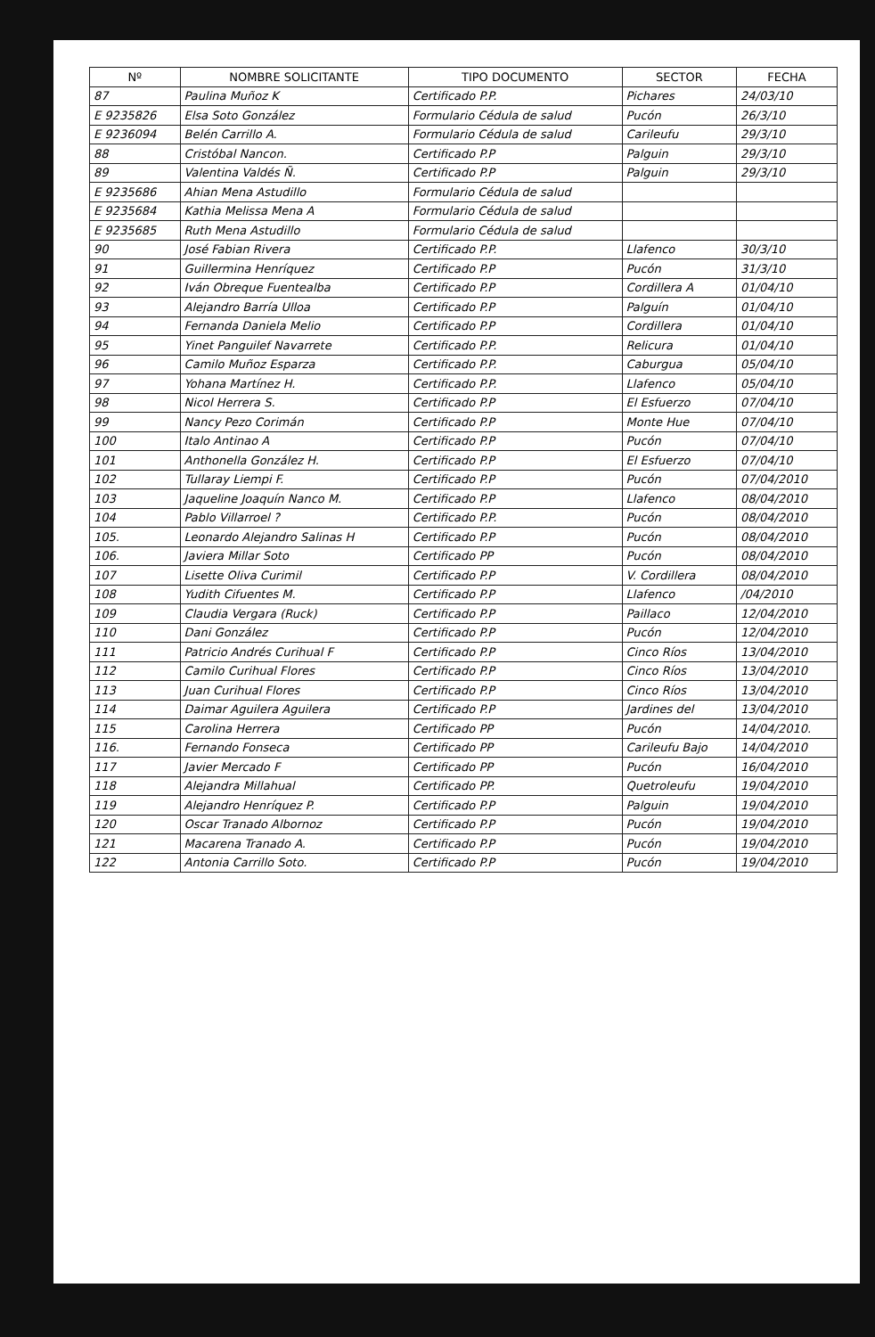| Nº | NOMBRE SOLICITANTE | TIPO DOCUMENTO | SECTOR | FECHA |
| --- | --- | --- | --- | --- |
| 87 | Paulina Muñoz K | Certificado P.P. | Pichares | 24/03/10 |
| E 9235826 | Elsa Soto González | Formulario Cédula de salud | Pucón | 26/3/10 |
| E 9236094 | Belén Carrillo A. | Formulario Cédula de salud | Carileufu | 29/3/10 |
| 88 | Cristóbal Nancon. | Certificado P.P | Palguin | 29/3/10 |
| 89 | Valentina Valdés Ñ. | Certificado P.P | Palguin | 29/3/10 |
| E 9235686 | Ahian Mena Astudillo | Formulario Cédula de salud | | |
| E 9235684 | Kathia Melissa Mena A | Formulario Cédula de salud | | |
| E 9235685 | Ruth Mena Astudillo | Formulario Cédula de salud | | |
| 90 | José Fabian Rivera | Certificado P.P. | Llafenco | 30/3/10 |
| 91 | Guillermina Henríquez | Certificado P.P | Pucón | 31/3/10 |
| 92 | Iván Obreque Fuentealba | Certificado P.P | Cordillera A | 01/04/10 |
| 93 | Alejandro Barría Ulloa | Certificado P.P | Palguín | 01/04/10 |
| 94 | Fernanda Daniela Melio | Certificado P.P | Cordillera | 01/04/10 |
| 95 | Yinet Panguilef Navarrete | Certificado P.P. | Relicura | 01/04/10 |
| 96 | Camilo Muñoz Esparza | Certificado P.P. | Caburgua | 05/04/10 |
| 97 | Yohana Martínez H. | Certificado P.P. | Llafenco | 05/04/10 |
| 98 | Nicol Herrera S. | Certificado P.P | El Esfuerzo | 07/04/10 |
| 99 | Nancy Pezo Corimán | Certificado P.P | Monte Hue | 07/04/10 |
| 100 | Italo Antinao A | Certificado P.P | Pucón | 07/04/10 |
| 101 | Anthonella González H. | Certificado P.P | El Esfuerzo | 07/04/10 |
| 102 | Tullaray Liempi F. | Certificado P.P | Pucón | 07/04/2010 |
| 103 | Jaqueline Joaquín Nanco M. | Certificado P.P | Llafenco | 08/04/2010 |
| 104 | Pablo Villarroel ? | Certificado P.P. | Pucón | 08/04/2010 |
| 105. | Leonardo Alejandro Salinas H | Certificado P.P | Pucón | 08/04/2010 |
| 106. | Javiera Millar Soto | Certificado PP | Pucón | 08/04/2010 |
| 107 | Lisette Oliva Curimil | Certificado P.P | V. Cordillera | 08/04/2010 |
| 108 | Yudith Cifuentes M. | Certificado P.P | Llafenco | /04/2010 |
| 109 | Claudia Vergara (Ruck) | Certificado P.P | Paillaco | 12/04/2010 |
| 110 | Dani González | Certificado P.P | Pucón | 12/04/2010 |
| 111 | Patricio Andrés Curihual F | Certificado P.P | Cinco Ríos | 13/04/2010 |
| 112 | Camilo Curihual Flores | Certificado P.P | Cinco Ríos | 13/04/2010 |
| 113 | Juan Curihual Flores | Certificado P.P | Cinco Ríos | 13/04/2010 |
| 114 | Daimar Aguilera Aguilera | Certificado P.P | Jardines del | 13/04/2010 |
| 115 | Carolina Herrera | Certificado PP | Pucón | 14/04/2010. |
| 116. | Fernando Fonseca | Certificado PP | Carileufu Bajo | 14/04/2010 |
| 117 | Javier Mercado F | Certificado PP | Pucón | 16/04/2010 |
| 118 | Alejandra Millahual | Certificado PP. | Quetroleufu | 19/04/2010 |
| 119 | Alejandro Henríquez P. | Certificado P.P | Palguin | 19/04/2010 |
| 120 | Oscar Tranado Albornoz | Certificado P.P | Pucón | 19/04/2010 |
| 121 | Macarena Tranado A. | Certificado P.P | Pucón | 19/04/2010 |
| 122 | Antonia Carrillo Soto. | Certificado P.P | Pucón | 19/04/2010 |